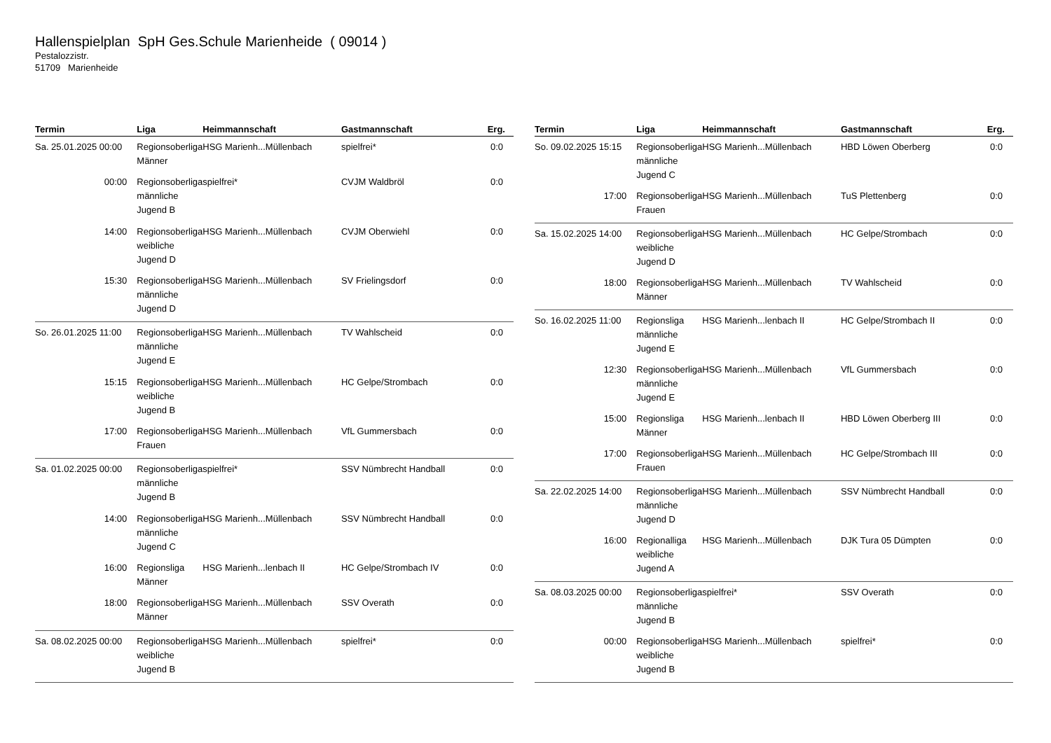Hallenspielplan SpH Ges.Schule Marienheide ( 09014 )
Pestalozzistr.
51709 Marienheide
| Termin | Liga | Heimmannschaft | Gastmannschaft | Erg. |
| --- | --- | --- | --- | --- |
| Sa. 25.01.2025 00:00 | Regionsoberliga Männer | HSG Marienh...Müllenbach | spielfrei* | 0:0 |
| 00:00 | Regionsoberliga männliche Jugend B | spielfrei* | CVJM Waldbröl | 0:0 |
| 14:00 | Regionsoberliga weibliche Jugend D | HSG Marienh...Müllenbach | CVJM Oberwiehl | 0:0 |
| 15:30 | Regionsoberliga männliche Jugend D | HSG Marienh...Müllenbach | SV Frielingsdorf | 0:0 |
| So. 26.01.2025 11:00 | Regionsoberliga männliche Jugend E | HSG Marienh...Müllenbach | TV Wahlscheid | 0:0 |
| 15:15 | Regionsoberliga weibliche Jugend B | HSG Marienh...Müllenbach | HC Gelpe/Strombach | 0:0 |
| 17:00 | Regionsoberliga Frauen | HSG Marienh...Müllenbach | VfL Gummersbach | 0:0 |
| Sa. 01.02.2025 00:00 | Regionsoberliga männliche Jugend B | spielfrei* | SSV Nümbrecht Handball | 0:0 |
| 14:00 | Regionsoberliga männliche Jugend C | HSG Marienh...Müllenbach | SSV Nümbrecht Handball | 0:0 |
| 16:00 | Regionsliga Männer | HSG Marienh...lenbach II | HC Gelpe/Strombach IV | 0:0 |
| 18:00 | Regionsoberliga Männer | HSG Marienh...Müllenbach | SSV Overath | 0:0 |
| Sa. 08.02.2025 00:00 | Regionsoberliga weibliche Jugend B | HSG Marienh...Müllenbach | spielfrei* | 0:0 |
| Termin | Liga | Heimmannschaft | Gastmannschaft | Erg. |
| --- | --- | --- | --- | --- |
| So. 09.02.2025 15:15 | Regionsoberliga männliche Jugend C | HSG Marienh...Müllenbach | HBD Löwen Oberberg | 0:0 |
| 17:00 | Regionsoberliga Frauen | HSG Marienh...Müllenbach | TuS Plettenberg | 0:0 |
| Sa. 15.02.2025 14:00 | Regionsoberliga weibliche Jugend D | HSG Marienh...Müllenbach | HC Gelpe/Strombach | 0:0 |
| 18:00 | Regionsoberliga Männer | HSG Marienh...Müllenbach | TV Wahlscheid | 0:0 |
| So. 16.02.2025 11:00 | Regionsliga männliche Jugend E | HSG Marienh...lenbach II | HC Gelpe/Strombach II | 0:0 |
| 12:30 | Regionsoberliga männliche Jugend E | HSG Marienh...Müllenbach | VfL Gummersbach | 0:0 |
| 15:00 | Regionsliga Männer | HSG Marienh...lenbach II | HBD Löwen Oberberg III | 0:0 |
| 17:00 | Regionsoberliga Frauen | HSG Marienh...Müllenbach | HC Gelpe/Strombach III | 0:0 |
| Sa. 22.02.2025 14:00 | Regionsoberliga männliche Jugend D | HSG Marienh...Müllenbach | SSV Nümbrecht Handball | 0:0 |
| 16:00 | Regionalliga weibliche Jugend A | HSG Marienh...Müllenbach | DJK Tura 05 Dümpten | 0:0 |
| Sa. 08.03.2025 00:00 | Regionsoberliga männliche Jugend B | spielfrei* | SSV Overath | 0:0 |
| 00:00 | Regionsoberliga weibliche Jugend B | HSG Marienh...Müllenbach | spielfrei* | 0:0 |